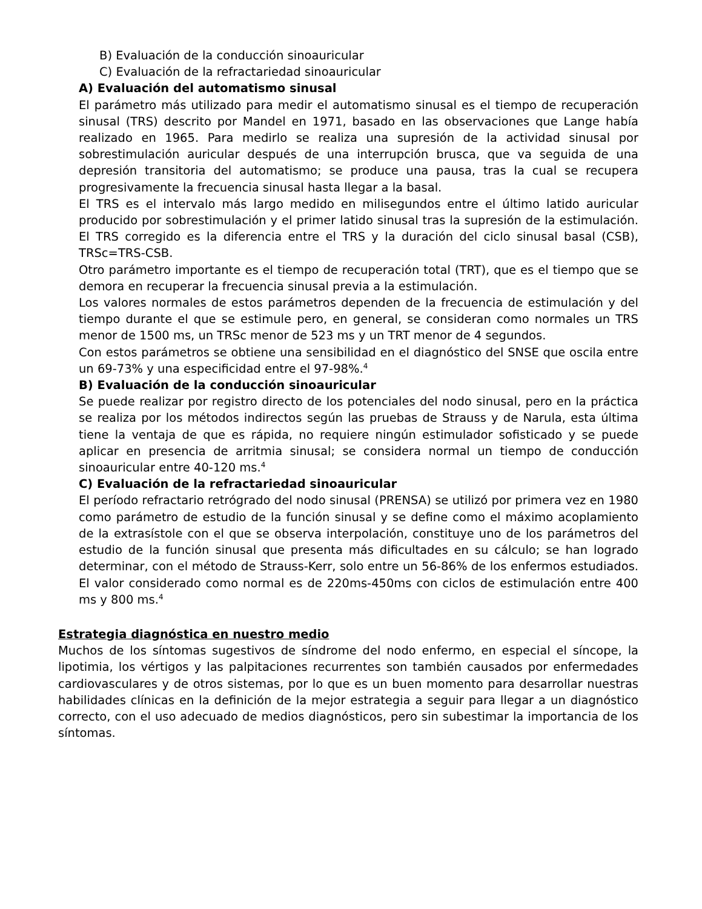B) Evaluación de la conducción sinoauricular
C) Evaluación de la refractariedad sinoauricular
A) Evaluación del automatismo sinusal
El parámetro más utilizado para medir el automatismo sinusal es el tiempo de recuperación sinusal (TRS) descrito por Mandel en 1971, basado en las observaciones que Lange había realizado en 1965. Para medirlo se realiza una supresión de la actividad sinusal por sobrestimulación auricular después de una interrupción brusca, que va seguida de una depresión transitoria del automatismo; se produce una pausa, tras la cual se recupera progresivamente la frecuencia sinusal hasta llegar a la basal.
El TRS es el intervalo más largo medido en milisegundos entre el último latido auricular producido por sobrestimulación y el primer latido sinusal tras la supresión de la estimulación. El TRS corregido es la diferencia entre el TRS y la duración del ciclo sinusal basal (CSB), TRSc=TRS-CSB.
Otro parámetro importante es el tiempo de recuperación total (TRT), que es el tiempo que se demora en recuperar la frecuencia sinusal previa a la estimulación.
Los valores normales de estos parámetros dependen de la frecuencia de estimulación y del tiempo durante el que se estimule pero, en general, se consideran como normales un TRS menor de 1500 ms, un TRSc menor de 523 ms y un TRT menor de 4 segundos.
Con estos parámetros se obtiene una sensibilidad en el diagnóstico del SNSE que oscila entre un 69-73% y una especificidad entre el 97-98%.<sup>4</sup>
B) Evaluación de la conducción sinoauricular
Se puede realizar por registro directo de los potenciales del nodo sinusal, pero en la práctica se realiza por los métodos indirectos según las pruebas de Strauss y de Narula, esta última tiene la ventaja de que es rápida, no requiere ningún estimulador sofisticado y se puede aplicar en presencia de arritmia sinusal; se considera normal un tiempo de conducción sinoauricular entre 40-120 ms.<sup>4</sup>
C) Evaluación de la refractariedad sinoauricular
El período refractario retrógrado del nodo sinusal (PRENSA) se utilizó por primera vez en 1980 como parámetro de estudio de la función sinusal y se define como el máximo acoplamiento de la extrasístole con el que se observa interpolación, constituye uno de los parámetros del estudio de la función sinusal que presenta más dificultades en su cálculo; se han logrado determinar, con el método de Strauss-Kerr, solo entre un 56-86% de los enfermos estudiados. El valor considerado como normal es de 220ms-450ms con ciclos de estimulación entre 400 ms y 800 ms.<sup>4</sup>
Estrategia diagnóstica en nuestro medio
Muchos de los síntomas sugestivos de síndrome del nodo enfermo, en especial el síncope, la lipotimia, los vértigos y las palpitaciones recurrentes son también causados por enfermedades cardiovasculares y de otros sistemas, por lo que es un buen momento para desarrollar nuestras habilidades clínicas en la definición de la mejor estrategia a seguir para llegar a un diagnóstico correcto, con el uso adecuado de medios diagnósticos, pero sin subestimar la importancia de los síntomas.